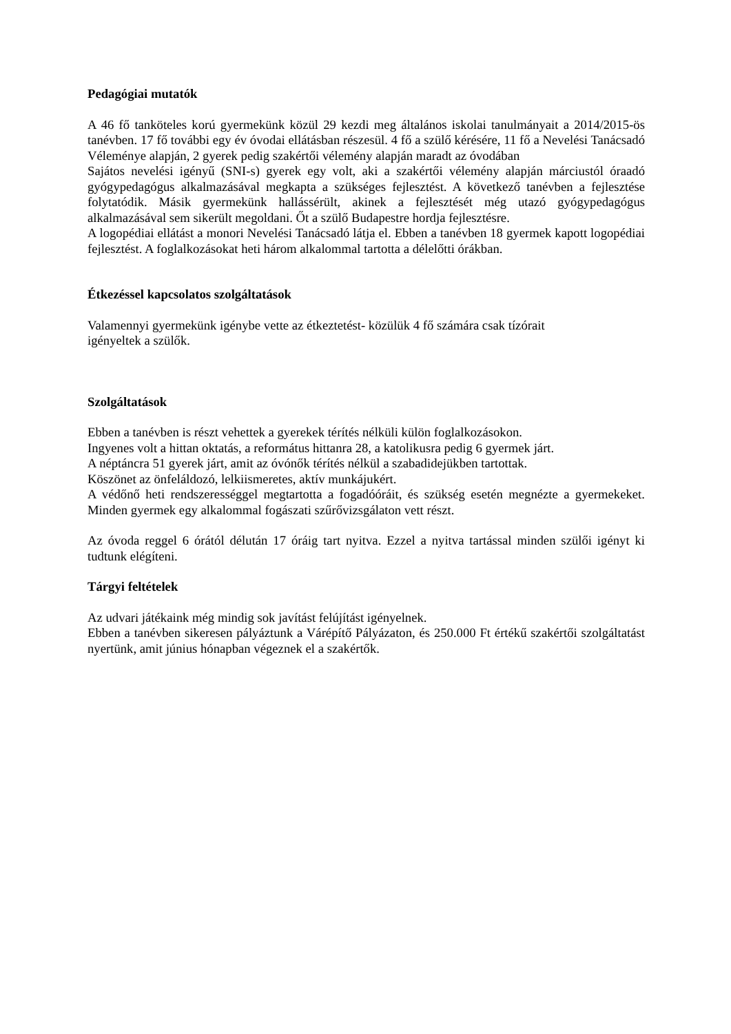Pedagógiai mutatók
A 46 fő tanköteles korú gyermekünk közül 29 kezdi meg általános iskolai tanulmányait a 2014/2015-ös tanévben. 17 fő további egy év óvodai ellátásban részesül. 4 fő a szülő kérésére, 11 fő a Nevelési Tanácsadó Véleménye alapján, 2 gyerek pedig szakértői vélemény alapján maradt az óvodában
Sajátos nevelési igényű (SNI-s) gyerek egy volt, aki a szakértői vélemény alapján márciustól óraadó gyógypedagógus alkalmazásával megkapta a szükséges fejlesztést. A következő tanévben a fejlesztése folytatódik. Másik gyermekünk hallássérült, akinek a fejlesztését még utazó gyógypedagógus alkalmazásával sem sikerült megoldani. Őt a szülő Budapestre hordja fejlesztésre.
A logopédiai ellátást a monori Nevelési Tanácsadó látja el. Ebben a tanévben 18 gyermek kapott logopédiai fejlesztést. A foglalkozásokat heti három alkalommal tartotta a délelőtti órákban.
Étkezéssel kapcsolatos szolgáltatások
Valamennyi gyermekünk igénybe vette az étkeztetést- közülük 4 fő számára csak tízórait
igényeltek a szülők.
Szolgáltatások
Ebben a tanévben is részt vehettek a gyerekek térítés nélküli külön foglalkozásokon.
Ingyenes volt a hittan oktatás, a református hittanra 28, a katolikusra pedig 6 gyermek járt.
A néptáncra 51 gyerek járt, amit az óvónők térítés nélkül a szabadidejükben tartottak.
Köszönet az önfeláldozó, lelkiismeretes, aktív munkájukért.
A védőnő heti rendszerességgel megtartotta a fogadóóráit, és szükség esetén megnézte a gyermekeket. Minden gyermek egy alkalommal fogászati szűrővizsgálaton vett részt.
Az óvoda reggel 6 órától délután 17 óráig tart nyitva. Ezzel a nyitva tartással minden szülői igényt ki tudtunk elégíteni.
Tárgyi feltételek
Az udvari játékaink még mindig sok javítást felújítást igényelnek.
Ebben a tanévben sikeresen pályáztunk a Várépítő Pályázaton, és 250.000 Ft értékű szakértői szolgáltatást nyertünk, amit június hónapban végeznek el a szakértők.